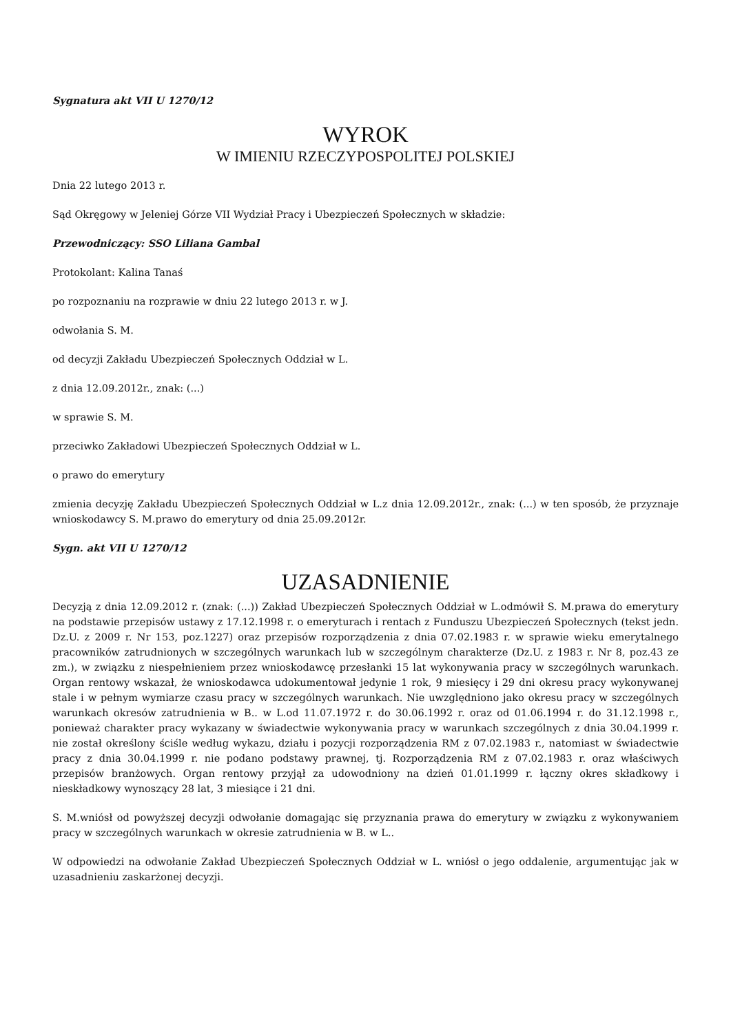Sygnatura akt VII U 1270/12
WYROK
W IMIENIU RZECZYPOSPOLITEJ POLSKIEJ
Dnia 22 lutego 2013 r.
Sąd Okręgowy w Jeleniej Górze VII Wydział Pracy i Ubezpieczeń Społecznych w składzie:
Przewodniczący: SSO Liliana Gambal
Protokolant: Kalina Tanaś
po rozpoznaniu na rozprawie w dniu 22 lutego 2013 r. w J.
odwołania S. M.
od decyzji Zakładu Ubezpieczeń Społecznych Oddział w L.
z dnia 12.09.2012r., znak: (...)
w sprawie S. M.
przeciwko Zakładowi Ubezpieczeń Społecznych Oddział w L.
o prawo do emerytury
zmienia decyzję Zakładu Ubezpieczeń Społecznych Oddział w L.z dnia 12.09.2012r., znak: (...) w ten sposób, że przyznaje wnioskodawcy S. M.prawo do emerytury od dnia 25.09.2012r.
Sygn. akt VII U 1270/12
UZASADNIENIE
Decyzją z dnia 12.09.2012 r. (znak: (...)) Zakład Ubezpieczeń Społecznych Oddział w L.odmówił S. M.prawa do emerytury na podstawie przepisów ustawy z 17.12.1998 r. o emeryturach i rentach z Funduszu Ubezpieczeń Społecznych (tekst jedn. Dz.U. z 2009 r. Nr 153, poz.1227) oraz przepisów rozporządzenia z dnia 07.02.1983 r. w sprawie wieku emerytalnego pracowników zatrudnionych w szczególnych warunkach lub w szczególnym charakterze (Dz.U. z 1983 r. Nr 8, poz.43 ze zm.), w związku z niespełnieniem przez wnioskodawcę przesłanki 15 lat wykonywania pracy w szczególnych warunkach. Organ rentowy wskazał, że wnioskodawca udokumentował jedynie 1 rok, 9 miesięcy i 29 dni okresu pracy wykonywanej stale i w pełnym wymiarze czasu pracy w szczególnych warunkach. Nie uwzględniono jako okresu pracy w szczególnych warunkach okresów zatrudnienia w B.. w L.od 11.07.1972 r. do 30.06.1992 r. oraz od 01.06.1994 r. do 31.12.1998 r., ponieważ charakter pracy wykazany w świadectwie wykonywania pracy w warunkach szczególnych z dnia 30.04.1999 r. nie został określony ściśle według wykazu, działu i pozycji rozporządzenia RM z 07.02.1983 r., natomiast w świadectwie pracy z dnia 30.04.1999 r. nie podano podstawy prawnej, tj. Rozporządzenia RM z 07.02.1983 r. oraz właściwych przepisów branżowych. Organ rentowy przyjął za udowodniony na dzień 01.01.1999 r. łączny okres składkowy i nieskładkowy wynoszący 28 lat, 3 miesiące i 21 dni.
S. M.wniósł od powyższej decyzji odwołanie domagając się przyznania prawa do emerytury w związku z wykonywaniem pracy w szczególnych warunkach w okresie zatrudnienia w B. w L..
W odpowiedzi na odwołanie Zakład Ubezpieczeń Społecznych Oddział w L. wniósł o jego oddalenie, argumentując jak w uzasadnieniu zaskarżonej decyzji.